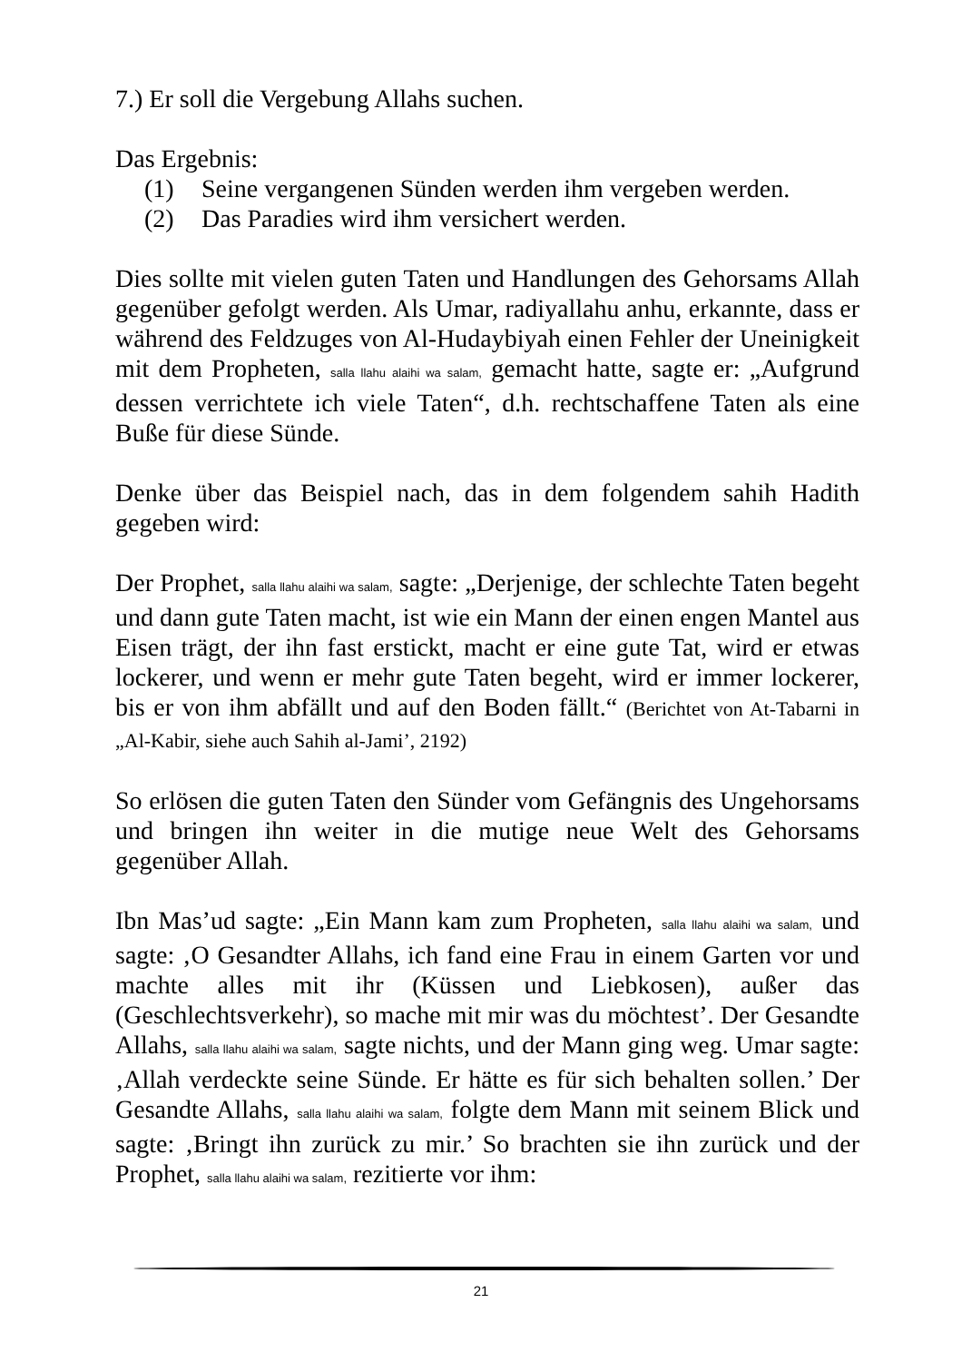7.) Er soll die Vergebung Allahs suchen.
Das Ergebnis:
(1) Seine vergangenen Sünden werden ihm vergeben werden.
(2) Das Paradies wird ihm versichert werden.
Dies sollte mit vielen guten Taten und Handlungen des Gehorsams Allah gegenüber gefolgt werden. Als Umar, radiyallahu anhu, erkannte, dass er während des Feldzuges von Al-Hudaybiyah einen Fehler der Uneinigkeit mit dem Propheten, salla llahu alaihi wa salam, gemacht hatte, sagte er: „Aufgrund dessen verrichtete ich viele Taten“, d.h. rechtschaffene Taten als eine Buße für diese Sünde.
Denke über das Beispiel nach, das in dem folgendem sahih Hadith gegeben wird:
Der Prophet, salla llahu alaihi wa salam, sagte: „Derjenige, der schlechte Taten begeht und dann gute Taten macht, ist wie ein Mann der einen engen Mantel aus Eisen trägt, der ihn fast erstickt, macht er eine gute Tat, wird er etwas lockerer, und wenn er mehr gute Taten begeht, wird er immer lockerer, bis er von ihm abfällt und auf den Boden fällt.“ (Berichtet von At-Tabarni in „Al-Kabir, siehe auch Sahih al-Jami’, 2192)
So erlösen die guten Taten den Sünder vom Gefängnis des Ungehorsams und bringen ihn weiter in die mutige neue Welt des Gehorsams gegenüber Allah.
Ibn Mas’ud sagte: „Ein Mann kam zum Propheten, salla llahu alaihi wa salam, und sagte: ‚O Gesandter Allahs, ich fand eine Frau in einem Garten vor und machte alles mit ihr (Küssen und Liebkosen), außer das (Geschlechtsverkehr), so mache mit mir was du möchtest’. Der Gesandte Allahs, salla llahu alaihi wa salam, sagte nichts, und der Mann ging weg. Umar sagte: ‚Allah verdeckte seine Sünde. Er hätte es für sich behalten sollen.’ Der Gesandte Allahs, salla llahu alaihi wa salam, folgte dem Mann mit seinem Blick und sagte: ‚Bringt ihn zurück zu mir.’ So brachten sie ihn zurück und der Prophet, salla llahu alaihi wa salam, rezitierte vor ihm:
21